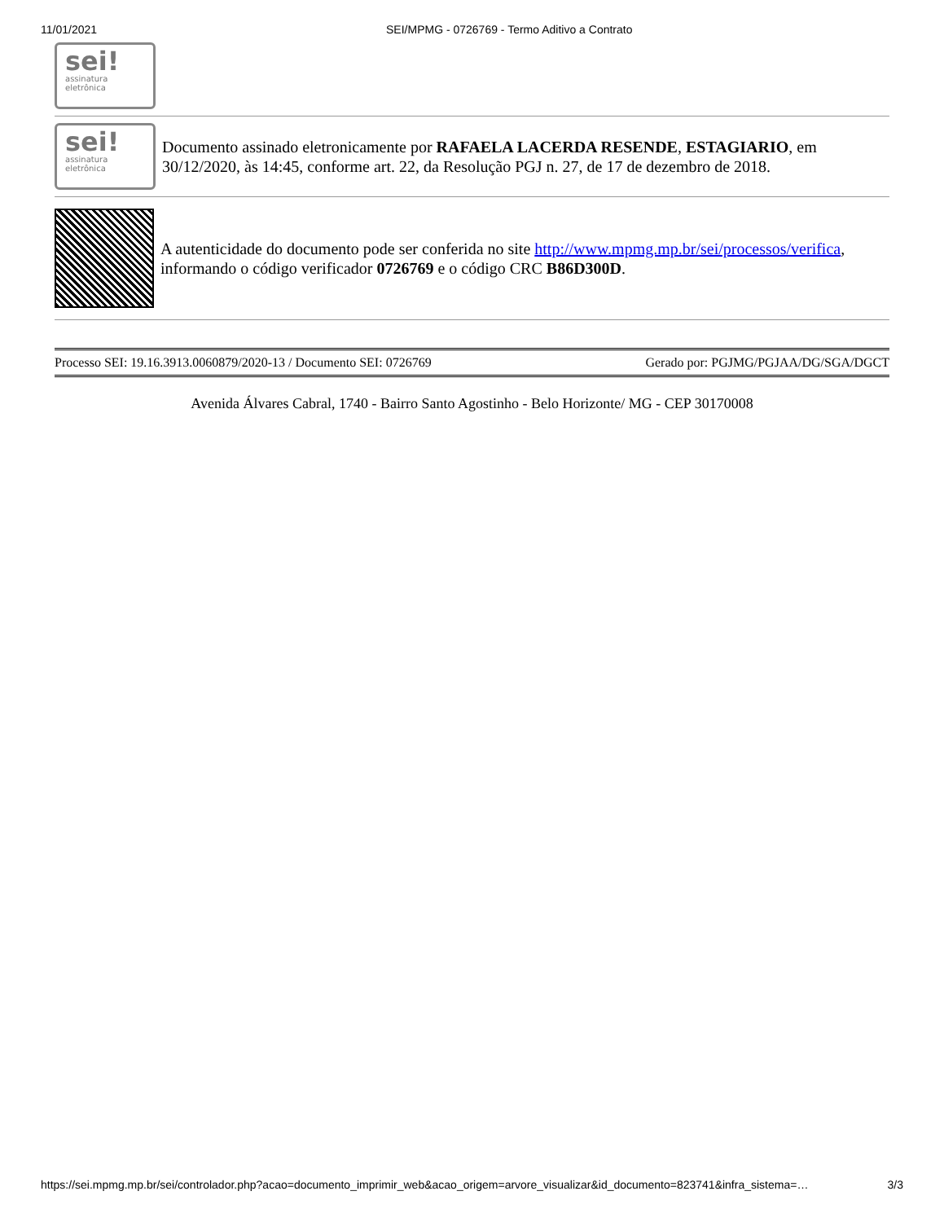11/01/2021 SEI/MPMG - 0726769 - Termo Aditivo a Contrato
sei!
assinatura
eletrônica
sei!
assinatura
eletrônica
Documento assinado eletronicamente por RAFAELA LACERDA RESENDE, ESTAGIARIO, em 30/12/2020, às 14:45, conforme art. 22, da Resolução PGJ n. 27, de 17 de dezembro de 2018.
A autenticidade do documento pode ser conferida no site http://www.mpmg.mp.br/sei/processos/verifica, informando o código verificador 0726769 e o código CRC B86D300D.
Processo SEI: 19.16.3913.0060879/2020-13 / Documento SEI: 0726769 Gerado por: PGJMG/PGJAA/DG/SGA/DGCT
Avenida Álvares Cabral, 1740 - Bairro Santo Agostinho - Belo Horizonte/ MG - CEP 30170008
https://sei.mpmg.mp.br/sei/controlador.php?acao=documento_imprimir_web&acao_origem=arvore_visualizar&id_documento=823741&infra_sistema=… 3/3